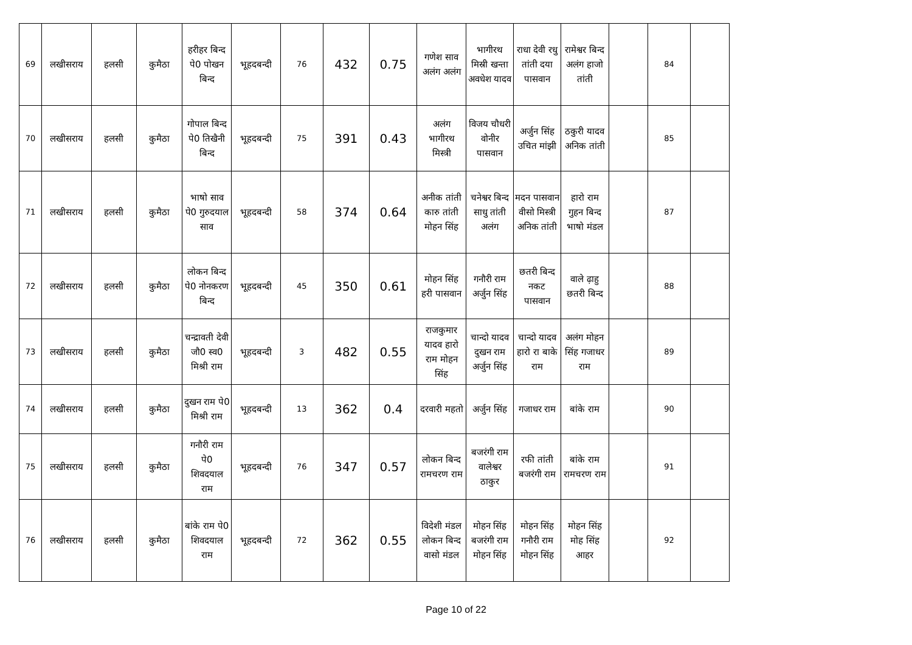| 69 | लखीसराय | हलसी | कुमैठा | हरीहर बिन्द पे0 पोखन बिन्द | भूहदबन्दी | 76 | 432 | 0.75 | गणेश साव अलंग अलंग | भागीरथ मिस्री खन्ता अवधेश यादव | राधा देवी रधु तांती दया पासवान | रामेश्वर बिन्द अलंग हाजो तांती | | 84 | |
| 70 | लखीसराय | हलसी | कुमैठा | गोपाल बिन्द पे0 तिखैनी बिन्द | भूहदबन्दी | 75 | 391 | 0.43 | अलंग भागीरथ मिस्त्री | विजय चौधरी वोनीर पासवान | अर्जुन सिंह उचित मांझी | ठकुरी यादव अनिक तांती | | 85 | |
| 71 | लखीसराय | हलसी | कुमैठा | भाषो साव पे0 गुरुदयाल साव | भूहदबन्दी | 58 | 374 | 0.64 | अनीक तांती कारु तांती मोहन सिंह | चनेश्वर बिन्द साधु तांती अलंग | मदन पासवान वीसो मिस्त्री अनिक तांती | हारो राम गुहन बिन्द भाषो मंडल | | 87 | |
| 72 | लखीसराय | हलसी | कुमैठा | लोकन बिन्द पे0 नोनकरण बिन्द | भूहदबन्दी | 45 | 350 | 0.61 | मोहन सिंह हरी पासवान | गनौरी राम अर्जुन सिंह | छतरी बिन्द नकट पासवान | वाले ढ़ाहु छतरी बिन्द | | 88 | |
| 73 | लखीसराय | हलसी | कुमैठा | चन्द्रावती देवी जौ0 स्व0 मिश्री राम | भूहदबन्दी | 3 | 482 | 0.55 | राजकुमार यादव हारो राम मोहन सिंह | चान्दो यादव दुखन राम अर्जुन सिंह | चान्दो यादव हारो रा बाके राम | अलंग मोहन सिंह गजाधर राम | | 89 | |
| 74 | लखीसराय | हलसी | कुमैठा | दुखन राम पे0 मिश्री राम | भूहदबन्दी | 13 | 362 | 0.4 | दरवारी महतो | अर्जुन सिंह | गजाधर राम | बांके राम | | 90 | |
| 75 | लखीसराय | हलसी | कुमैठा | गनौरी राम पे0 शिवदयाल राम | भूहदबन्दी | 76 | 347 | 0.57 | लोकन बिन्द रामचरण राम | बजरंगी राम वालेश्वर ठाकुर | रफी तांती बजरंगी राम | बांके राम रामचरण राम | | 91 | |
| 76 | लखीसराय | हलसी | कुमैठा | बांके राम पे0 शिवदयाल राम | भूहदबन्दी | 72 | 362 | 0.55 | विदेशी मंडल लोकन बिन्द वासो मंडल | मोहन सिंह बजरंगी राम मोहन सिंह | मोहन सिंह गनौरी राम मोहन सिंह | मोहन सिंह मोह सिंह आहर | | 92 | |
Page 10 of 22